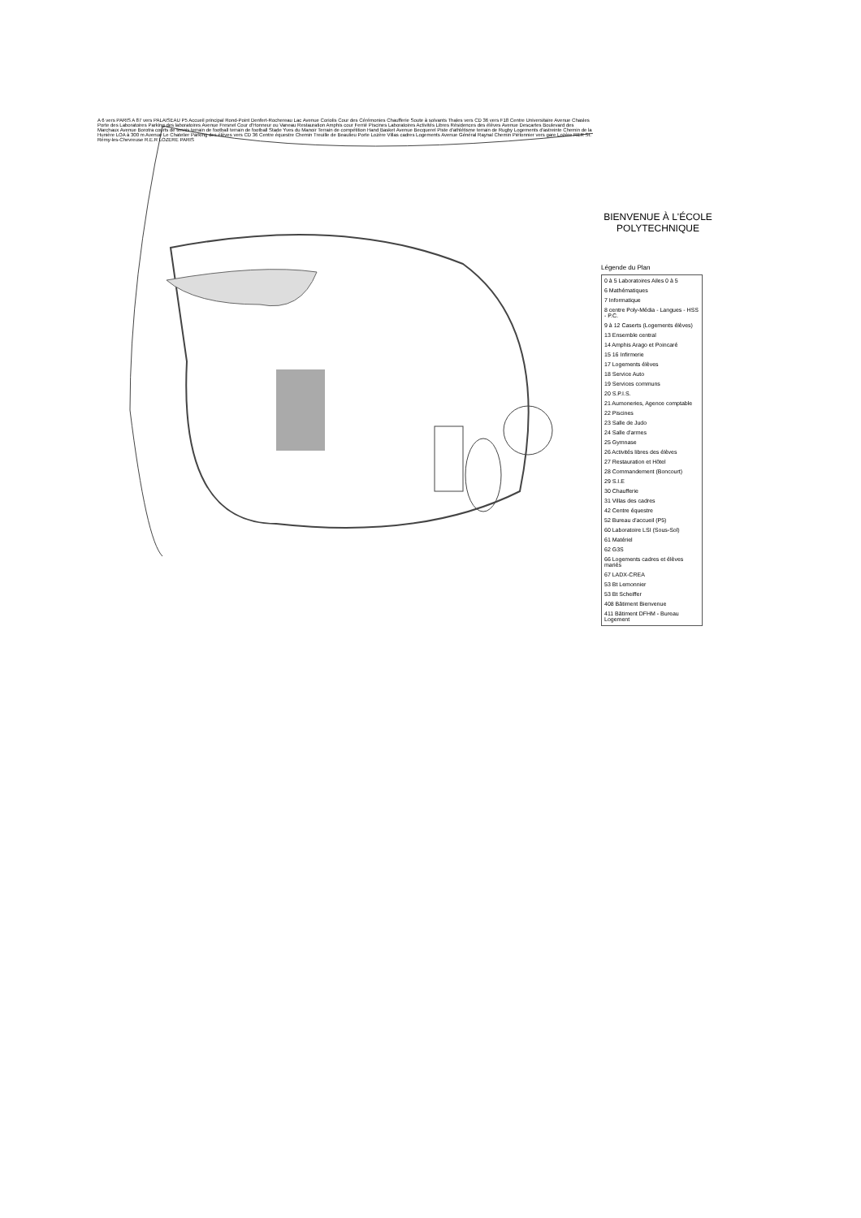A 6 vers PARIS A 87 vers PALAISEAU P5 Accueil principal Rond-Point Denfert-Rochereau Lac Avenue Coriolis Cour des Cérémonies Chaufferie Soute à solvants Thales vers CD 36 vers F18 Centre Universitaire Avenue Chasles Porte des Laboratoires Parking des laboratoires Avenue Fresnel Cour d'Honneur ou Vaneau Restauration Amphis cour Ferrié Piscines Laboratoires Activités Libres Résidences des élèves Avenue Descartes Boulevard des Marchaux Avenue Borotra courts de tennis terrain de football terrain de football Stade Yves du Manoir Terrain de compétition Hand Basket Avenue Becquerel Piste d'athlétisme terrain de Rugby Logements d'astreinte Chemin de la Hunière LOA à 300 m Avenue Le Chatelier Parking des élèves vers CD 36 Centre équestre Chemin Treuille de Beaulieu Porte Lozère Villas cadres Logements Avenue Général Raynal Chemin Piétonnier vers gare Lozère RER St. Rémy-les-Chevreuse R.E.R LOZERE PARIS
BIENVENUE À L'ÉCOLE
POLYTECHNIQUE
Légende du Plan
0 à 5 Laboratoires Ailes 0 à 5
6 Mathématiques
7 Informatique
8 centre Poly-Média - Langues - HSS - P.C.
9 à 12 Caserts (Logements élèves)
13 Ensemble central
14 Amphis Arago et Poincaré
15 16 Infirmerie
17 Logements élèves
18 Service Auto
19 Services communs
20 S.P.I.S.
21 Aumoneries, Agence comptable
22 Piscines
23 Salle de Judo
24 Salle d'armes
25 Gymnase
26 Activités libres des élèves
27 Restauration et Hôtel
28 Commandement (Boncourt)
29 S.I.E
30 Chaufferie
31 Villas des cadres
42 Centre équestre
52 Bureau d'accueil (P5)
60 Laboratoire LSI (Sous-Sol)
61 Matériel
62 G3S
66 Logements cadres et élèves mariés
67 LADX-CREA
53 Bt Lemonnier
53 Bt Scheiffer
408 Bâtiment Bienvenue
411 Bâtiment DFHM - Bureau Logement